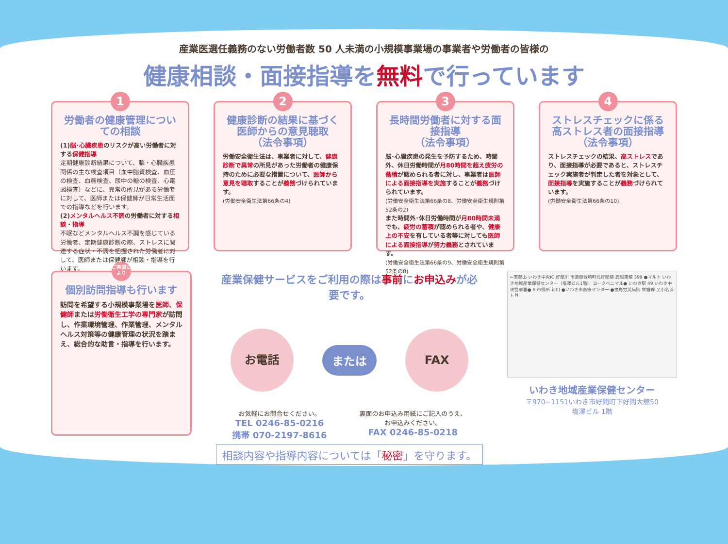産業医選任義務のない労働者数 50 人未満の小規模事業場の事業者や労働者の皆様の
健康相談・面接指導を無料で行っています
1
労働者の健康管理についての相談
(1)脳･心臓疾患のリスクが高い労働者に対する保健指導
定期健康診断結果について、脳・心臓疾患関係の主な検査項目（血中脂質検査、血圧の検査、血糖検査、尿中の糖の検査、心電図検査）などに、異常の所見がある労働者に対して、医師または保健師が日常生活面での指導などを行います。
(2)メンタルヘルス不調の労働者に対する相談・指導
不眠などメンタルヘルス不調を感じている労働者、定期健康診断の際、ストレスに関連する症状・不調を把握された労働者に対して、医師または保健師が相談・指導を行います。
2
健康診断の結果に基づく医師からの意見聴取
（法令事項）
労働安全衛生法は、事業者に対して、健康診断で異常の所見があった労働者の健康保持のために必要な措置について、医師から意見を聴取することが義務づけられています。
(労働安全衛生法第66条の4)
3
長時間労働者に対する面接指導
（法令事項）
脳･心臓疾患の発生を予防するため、時間外、休日労働時間が月80時間を超え疲労の蓄積が認められる者に対し、事業者は医師による面接指導を実施することが義務づけられています。
(労働安全衛生法第66条の8、労働安全衛生規則第52条の2)
また時間外･休日労働時間が月80時間未満でも、疲労の蓄積が認められる者や、健康上の不安を有している者等に対しても医師による面接指導が努力義務とされています。
(労働安全衛生法第66条の9、労働安全衛生規則第52条の8)
4
ストレスチェックに係る高ストレス者の面接指導
（法令事項）
ストレスチェックの結果、高ストレスであり、面接指導が必要であると、ストレスチェック実施者が判定した者を対象として、面接指導を実施することが義務づけられています。
(労働安全衛生法第66条の10)
ご希望により
個別訪問指導も行います
訪問を希望する小規模事業場を医師、保健師または労働衛生工学の専門家が訪問し、作業環境管理、作業管理、メンタルヘルス対策等の健康管理の状況を踏まえ、総合的な助言・指導を行います。
産業保健サービスをご利用の際は事前にお申込みが必要です。
お電話
または
FAX
お気軽にお問合せください。
TEL 0246-85-0216
携帯 070-2197-8616
裏面のお申込み用紙にご記入のうえ、
お申込みください。
FAX 0246-85-0218
相談内容や指導内容については「秘密」を守ります。
←至郡山 いわき中央IC 好間川 市道御台境町北好間線 鹿越東線 399 ●マルト いわき地域産業保健センター（塩澤ビル1階） ヨークベニマル● いわき駅 49 いわき中央警察署● 6 市役所 新川 ●いわき市医療センター ●福島労災病院 常磐線 至小名浜↓ N
いわき地域産業保健センター
〒970−1151いわき市好間町下好間大舘50
塩澤ビル 1階